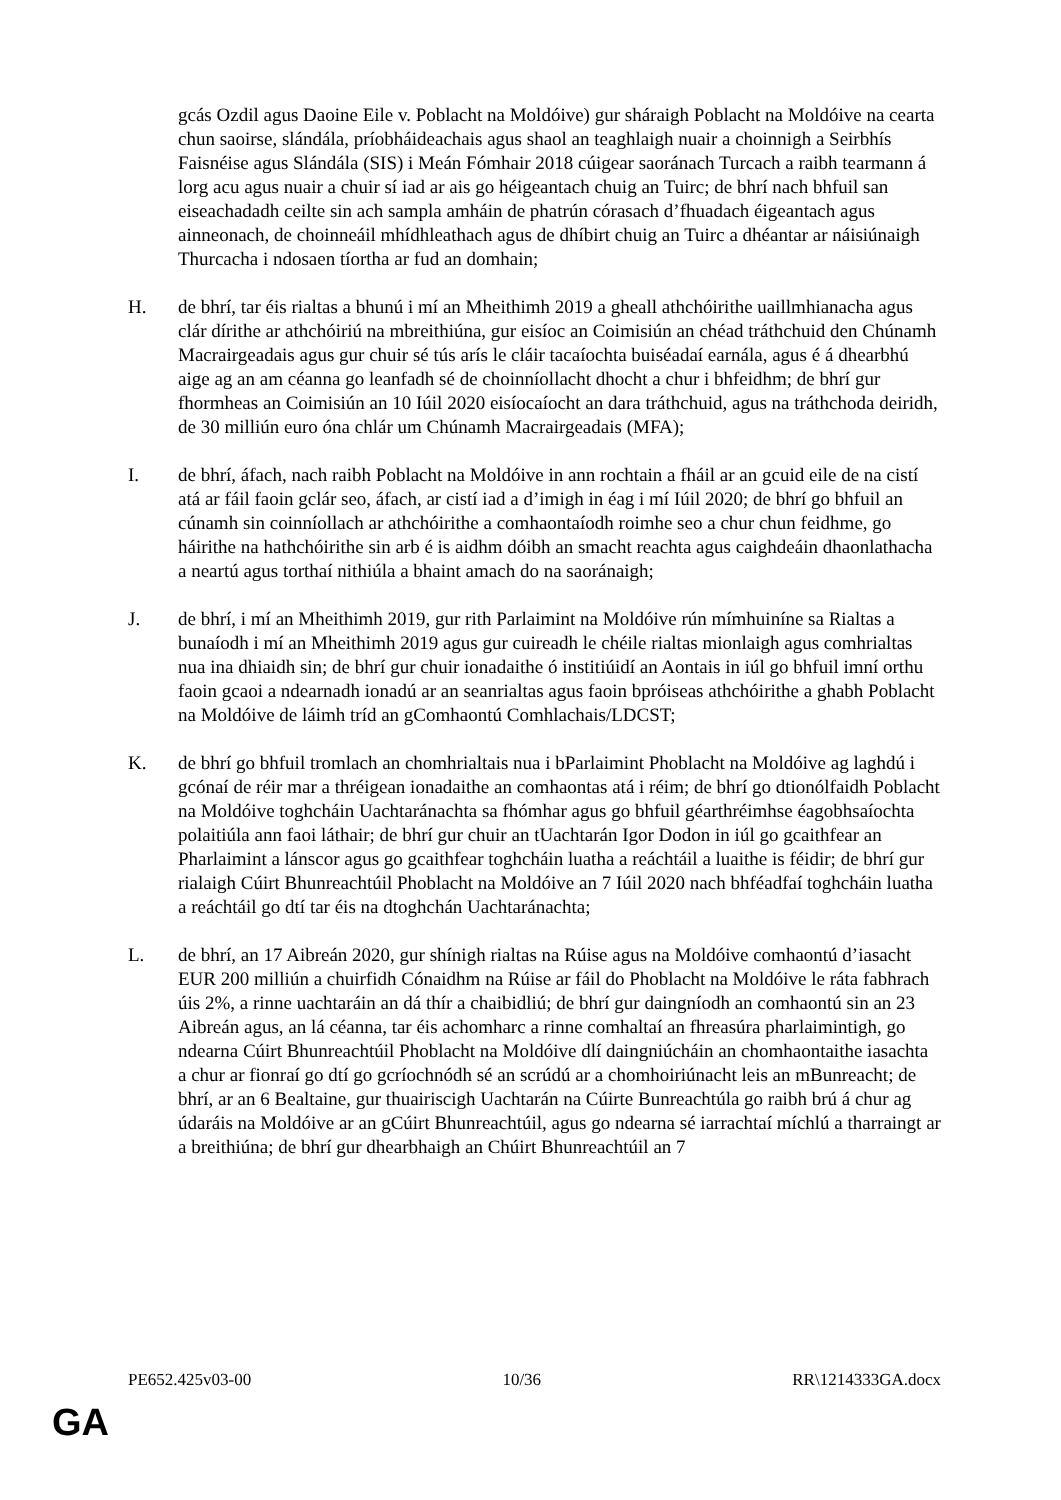gcás Ozdil agus Daoine Eile v. Poblacht na Moldóive) gur sháraigh Poblacht na Moldóive na cearta chun saoirse, slándála, príobháideachais agus shaol an teaghlaigh nuair a choinnigh a Seirbhís Faisnéise agus Slándála (SIS) i Meán Fómhair 2018 cúigear saoránach Turcach a raibh tearmann á lorg acu agus nuair a chuir sí iad ar ais go héigeantach chuig an Tuirc; de bhrí nach bhfuil san eiseachadadh ceilte sin ach sampla amháin de phatrún córasach d’fhuadach éigeantach agus ainneonach, de choinneáil mhídhleathach agus de dhíbirt chuig an Tuirc a dhéantar ar náisiúnaigh Thurcacha i ndosaen tíortha ar fud an domhain;
H. de bhrí, tar éis rialtas a bhunú i mí an Mheithimh 2019 a gheall athchóirithe uaillmhianacha agus clár dírithe ar athchóiriú na mbreithiúna, gur eisíoc an Coimisiún an chéad tráthchuid den Chúnamh Macrairgeadais agus gur chuir sé tús arís le cláir tacaíochta buiséadaí earnála, agus é á dhearbhú aige ag an am céanna go leanfadh sé de choinníollacht dhocht a chur i bhfeidhm; de bhrí gur fhormheas an Coimisiún an 10 Iúil 2020 eisíocaíocht an dara tráthchuid, agus na tráthchoda deiridh, de 30 milliún euro óna chlár um Chúnamh Macrairgeadais (MFA);
I. de bhrí, áfach, nach raibh Poblacht na Moldóive in ann rochtain a fháil ar an gcuid eile de na cistí atá ar fáil faoin gclár seo, áfach, ar cistí iad a d’imigh in éag i mí Iúil 2020; de bhrí go bhfuil an cúnamh sin coinníollach ar athchóirithe a comhaontaíodh roimhe seo a chur chun feidhme, go háirithe na hathchóirithe sin arb é is aidhm dóibh an smacht reachta agus caighdeáin dhaonlathacha a neartú agus torthaí nithiúla a bhaint amach do na saoránaigh;
J. de bhrí, i mí an Mheithimh 2019, gur rith Parlaimint na Moldóive rún mímhuiníne sa Rialtas a bunaíodh i mí an Mheithimh 2019 agus gur cuireadh le chéile rialtas mionlaigh agus comhrialtas nua ina dhiaidh sin; de bhrí gur chuir ionadaithe ó institiúidí an Aontais in iúl go bhfuil imní orthu faoin gcaoi a ndearnadh ionadú ar an seanrialtas agus faoin bpróiseas athchóirithe a ghabh Poblacht na Moldóive de láimh tríd an gComhaontú Comhlachais/LDCST;
K. de bhrí go bhfuil tromlach an chomhrialtais nua i bParlaimint Phoblacht na Moldóive ag laghdú i gcónaí de réir mar a thréigean ionadaithe an comhaontas atá i réim; de bhrí go dtionólfaidh Poblacht na Moldóive toghcháin Uachtaránachta sa fhómhar agus go bhfuil géarthréimhse éagobhsaíochta polaitiúla ann faoi láthair; de bhrí gur chuir an tUachtarán Igor Dodon in iúl go gcaithfear an Pharlaimint a lánscor agus go gcaithfear toghcháin luatha a reáchtáil a luaithe is féidir; de bhrí gur rialaigh Cúirt Bhunreachtúil Phoblacht na Moldóive an 7 Iúil 2020 nach bhféadfaí toghcháin luatha a reáchtáil go dtí tar éis na dtoghchán Uachtaránachta;
L. de bhrí, an 17 Aibreán 2020, gur shínigh rialtas na Rúise agus na Moldóive comhaontú d’iasacht EUR 200 milliún a chuirfidh Cónaidhm na Rúise ar fáil do Phoblacht na Moldóive le ráta fabhrach úis 2%, a rinne uachtaráin an dá thír a chaibidliú; de bhrí gur daingníodh an comhaontú sin an 23 Aibreán agus, an lá céanna, tar éis achomharc a rinne comhaltaí an fhreasúra pharlaimintigh, go ndearna Cúirt Bhunreachtúil Phoblacht na Moldóive dlí daingniúcháin an chomhaontaithe iasachta a chur ar fionraí go dtí go gcríochnódh sé an scrúdú ar a chomhoiriúnacht leis an mBunreacht; de bhrí, ar an 6 Bealtaine, gur thuairiscigh Uachtarán na Cúirte Bunreachtúla go raibh brú á chur ag údaráis na Moldóive ar an gCúirt Bhunreachtúil, agus go ndearna sé iarrachtaí míchlú a tharraingt ar a breithiúna; de bhrí gur dhearbhaigh an Chúirt Bhunreachtúil an 7
PE652.425v03-00 10/36 RR\1214333GA.docx
GA